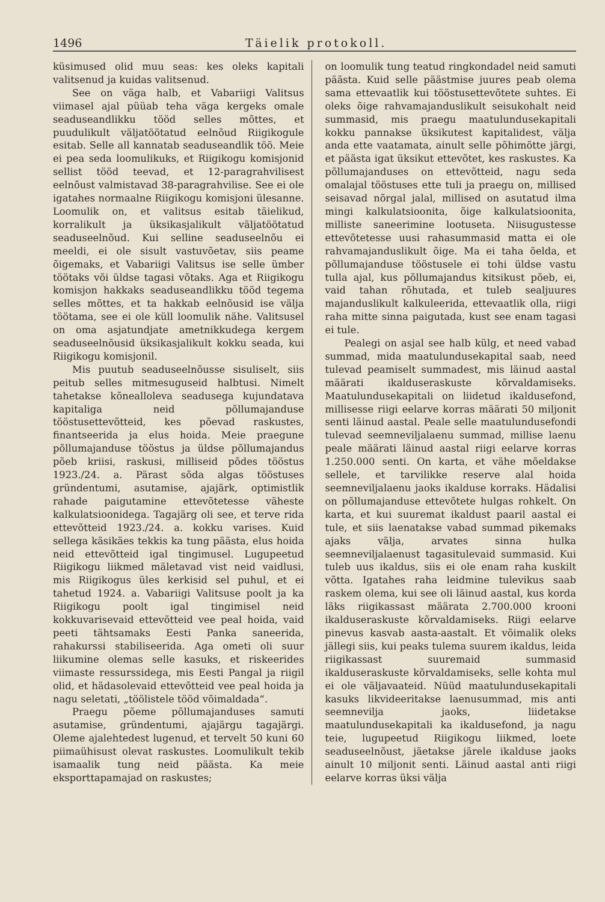1496 Täielik protokoll.
küsimused olid muu seas: kes oleks kapitali valitsenud ja kuidas valitsenud.
See on väga halb, et Vabariigi Valitsus viimasel ajal püüab teha väga kergeks omale seaduseandlikku tööd selles mõttes, et puudulikult väljatöötatud eelnõud Riigikogule esitab. Selle all kannatab seaduseandlik töö. Meie ei pea seda loomulikuks, et Riigikogu komisjonid sellist tööd teevad, et 12-paragrahvilisest eelnõust valmistavad 38-paragrahvilise. See ei ole igatahes normaalne Riigikogu komisjoni ülesanne. Loomulik on, et valitsus esitab täielikud, korralikult ja üksikasjalikult väljatöötatud seaduseelnõud. Kui selline seaduseelnõu ei meeldi, ei ole sisult vastuvõetav, siis peame õigemaks, et Vabariigi Valitsus ise selle ümber töötaks või üldse tagasi võtaks. Aga et Riigikogu komisjon hakkaks seaduseandlikku tööd tegema selles mõttes, et ta hakkab eelnõusid ise välja töötama, see ei ole küll loomulik nähe. Valitsusel on oma asjatundjate ametnikkudega kergem seaduseelnõusid üksikasjalikult kokku seada, kui Riigikogu komisjonil.
Mis puutub seaduseelnõusse sisuliselt, siis peitub selles mitmesuguseid halbtusi. Nimelt tahetakse kõnealloleva seadusega kujundatava kapitaliga neid põllumajanduse tööstusettevõtteid, kes põevad raskustes, finantseerida ja elus hoida. Meie praegune põllumajanduse tööstus ja üldse põllumajandus põeb kriisi, raskusi, milliseid põdes tööstus 1923./24. a. Pärast sõda algas tööstuses gründentumi, asutamise, ajajärk, optimistlik rahade paigutamine ettevõtetesse väheste kalkulatsioonidega. Tagajärg oli see, et terve rida ettevõtteid 1923./24. a. kokku varises. Kuid sellega käsikäes tekkis ka tung päästa, elus hoida neid ettevõtteid igal tingimusel. Lugupeetud Riigikogu liikmed mäletavad vist neid vaidlusi, mis Riigikogus üles kerkisid sel puhul, et ei tahetud 1924. a. Vabariigi Valitsuse poolt ja ka Riigikogu poolt igal tingimisel neid kokkuvarisevaid ettevõtteid vee peal hoida, vaid peeti tähtsamaks Eesti Panka saneerida, rahakurssi stabiliseerida. Aga ometi oli suur liikumine olemas selle kasuks, et riskeerides viimaste ressurssidega, mis Eesti Pangal ja riigil olid, et hädasolevaid ettevõtteid vee peal hoida ja nagu seletati, „töölistele tööd võimaldada“.
Praegu põeme põllumajanduses samuti asutamise, gründentumi, ajajärgu tagajärgi. Oleme ajalehtedest lugenud, et tervelt 50 kuni 60 piimaühisust olevat raskustes. Loomulikult tekib isamaalik tung neid päästa. Ka meie eksporttapamajad on raskustes;
on loomulik tung teatud ringkondadel neid samuti päästa. Kuid selle päästmise juures peab olema sama ettevaatlik kui tööstusettevõtete suhtes. Ei oleks õige rahvamajanduslikult seisukohalt neid summasid, mis praegu maatulundusekapitali kokku pannakse üksikutest kapitalidest, välja anda ette vaatamata, ainult selle põhimõtte järgi, et päästa igat üksikut ettevõtet, kes raskustes. Ka põllumajanduses on ettevõtteid, nagu seda omalajal tööstuses ette tuli ja praegu on, millised seisavad nõrgal jalal, millised on asutatud ilma mingi kalkulatsioonita, õige kalkulatsioonita, milliste saneerimine lootuseta. Niisugustesse ettevõtetesse uusi rahasummasid matta ei ole rahvamajanduslikult õige. Ma ei taha öelda, et põllumajanduse tööstusele ei tohi üldse vastu tulla ajal, kus põllumajandus kitsikust põeb, ei, vaid tahan rõhutada, et tuleb sealjuures majanduslikult kalkuleerida, ettevaatlik olla, riigi raha mitte sinna paigutada, kust see enam tagasi ei tule.
Pealegi on asjal see halb külg, et need vabad summad, mida maatulundusekapital saab, need tulevad peamiselt summadest, mis läinud aastal määrati ikalduseraskuste kõrvaldamiseks. Maatulundusekapitali on liidetud ikaldusefond, millisesse riigi eelarve korras määrati 50 miljonit senti läinud aastal. Peale selle maatulundusefondi tulevad seemneviljalaenu summad, millise laenu peale määrati läinud aastal riigi eelarve korras 1.250.000 senti. On karta, et vähe mõeldakse sellele, et tarvilikke reserve alal hoida seemneviljalaenu jaoks ikalduse korraks. Hädalisi on põllumajanduse ettevõtete hulgas rohkelt. On karta, et kui suuremat ikaldust paaril aastal ei tule, et siis laenatakse vabad summad pikemaks ajaks välja, arvates sinna hulka seemneviljalaenust tagasitulevaid summasid. Kui tuleb uus ikaldus, siis ei ole enam raha kuskilt võtta. Igatahes raha leidmine tulevikus saab raskem olema, kui see oli läinud aastal, kus korda läks riigikassast määrata 2.700.000 krooni ikalduseraskuste kõrvaldamiseks. Riigi eelarve pinevus kasvab aasta-aastalt. Et võimalik oleks jällegi siis, kui peaks tulema suurem ikaldus, leida riigikassast suuremaid summasid ikalduseraskuste kõrvaldamiseks, selle kohta mul ei ole väljavaateid. Nüüd maatulundusekapitali kasuks likvideeritakse laenusummad, mis anti seemnevilja jaoks, liidetakse maatulundusekapitali ka ikaldusefond, ja nagu teie, lugupeetud Riigikogu liikmed, loete seaduseelnõust, jäetakse järele ikalduse jaoks ainult 10 miljonit senti. Läinud aastal anti riigi eelarve korras üksi välja